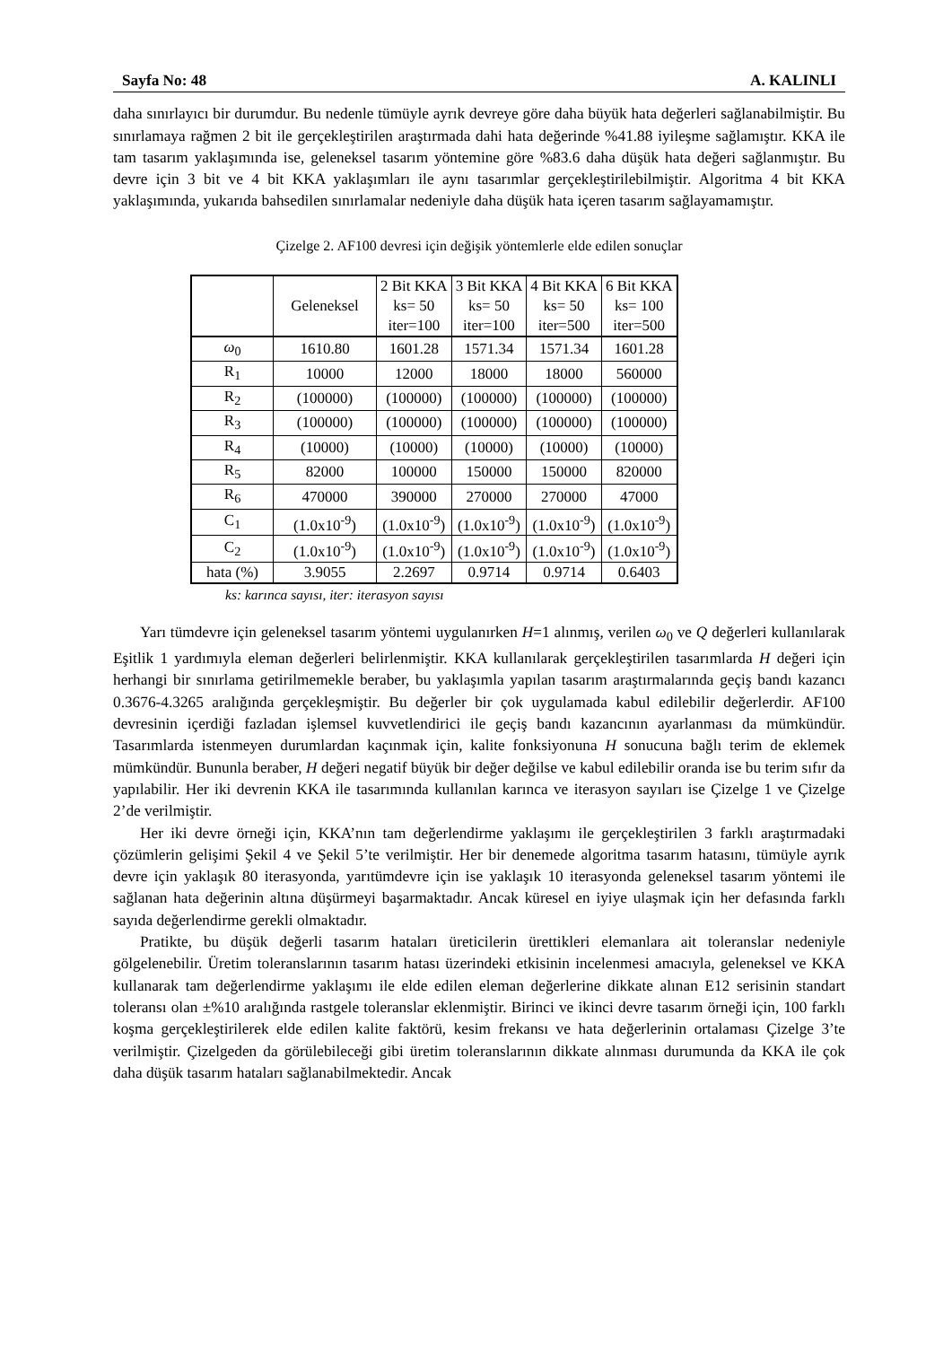Sayfa No: 48 A. KALINLI
daha sınırlayıcı bir durumdur. Bu nedenle tümüyle ayrık devreye göre daha büyük hata değerleri sağlanabilmiştir. Bu sınırlamaya rağmen 2 bit ile gerçekleştirilen araştırmada dahi hata değerinde %41.88 iyileşme sağlamıştır. KKA ile tam tasarım yaklaşımında ise, geleneksel tasarım yöntemine göre %83.6 daha düşük hata değeri sağlanmıştır. Bu devre için 3 bit ve 4 bit KKA yaklaşımları ile aynı tasarımlar gerçekleştirilebilmiştir. Algoritma 4 bit KKA yaklaşımında, yukarıda bahsedilen sınırlamalar nedeniyle daha düşük hata içeren tasarım sağlayamamıştır.
Çizelge 2. AF100 devresi için değişik yöntemlerle elde edilen sonuçlar
| | Geleneksel | 2 Bit KKA ks= 50 iter=100 | 3 Bit KKA ks= 50 iter=100 | 4 Bit KKA ks= 50 iter=500 | 6 Bit KKA ks= 100 iter=500 |
| --- | --- | --- | --- | --- | --- |
| ω<sub>0</sub> | 1610.80 | 1601.28 | 1571.34 | 1571.34 | 1601.28 |
| R<sub>1</sub> | 10000 | 12000 | 18000 | 18000 | 560000 |
| R<sub>2</sub> | (100000) | (100000) | (100000) | (100000) | (100000) |
| R<sub>3</sub> | (100000) | (100000) | (100000) | (100000) | (100000) |
| R<sub>4</sub> | (10000) | (10000) | (10000) | (10000) | (10000) |
| R<sub>5</sub> | 82000 | 100000 | 150000 | 150000 | 820000 |
| R<sub>6</sub> | 470000 | 390000 | 270000 | 270000 | 47000 |
| C<sub>1</sub> | (1.0x10<sup>-9</sup>) | (1.0x10<sup>-9</sup>) | (1.0x10<sup>-9</sup>) | (1.0x10<sup>-9</sup>) | (1.0x10<sup>-9</sup>) |
| C<sub>2</sub> | (1.0x10<sup>-9</sup>) | (1.0x10<sup>-9</sup>) | (1.0x10<sup>-9</sup>) | (1.0x10<sup>-9</sup>) | (1.0x10<sup>-9</sup>) |
| hata (%) | 3.9055 | 2.2697 | 0.9714 | 0.9714 | 0.6403 |
ks: karınca sayısı, iter: iterasyon sayısı
Yarı tümdevre için geleneksel tasarım yöntemi uygulanırken H=1 alınmış, verilen ω<sub>0</sub> ve Q değerleri kullanılarak Eşitlik 1 yardımıyla eleman değerleri belirlenmiştir. KKA kullanılarak gerçekleştirilen tasarımlarda H değeri için herhangi bir sınırlama getirilmemekle beraber, bu yaklaşımla yapılan tasarım araştırmalarında geçiş bandı kazancı 0.3676-4.3265 aralığında gerçekleşmiştir. Bu değerler bir çok uygulamada kabul edilebilir değerlerdir. AF100 devresinin içerdiği fazladan işlemsel kuvvetlendirici ile geçiş bandı kazancının ayarlanması da mümkündür. Tasarımlarda istenmeyen durumlardan kaçınmak için, kalite fonksiyonuna H sonucuna bağlı terim de eklemek mümkündür. Bununla beraber, H değeri negatif büyük bir değer değilse ve kabul edilebilir oranda ise bu terim sıfır da yapılabilir. Her iki devrenin KKA ile tasarımında kullanılan karınca ve iterasyon sayıları ise Çizelge 1 ve Çizelge 2’de verilmiştir.
Her iki devre örneği için, KKA’nın tam değerlendirme yaklaşımı ile gerçekleştirilen 3 farklı araştırmadaki çözümlerin gelişimi Şekil 4 ve Şekil 5’te verilmiştir. Her bir denemede algoritma tasarım hatasını, tümüyle ayrık devre için yaklaşık 80 iterasyonda, yarıtümdevre için ise yaklaşık 10 iterasyonda geleneksel tasarım yöntemi ile sağlanan hata değerinin altına düşürmeyi başarmaktadır. Ancak küresel en iyiye ulaşmak için her defasında farklı sayıda değerlendirme gerekli olmaktadır.
Pratikte, bu düşük değerli tasarım hataları üreticilerin ürettikleri elemanlara ait toleranslar nedeniyle gölgelenebilir. Üretim toleranslarının tasarım hatası üzerindeki etkisinin incelenmesi amacıyla, geleneksel ve KKA kullanarak tam değerlendirme yaklaşımı ile elde edilen eleman değerlerine dikkate alınan E12 serisinin standart toleransı olan ±%10 aralığında rastgele toleranslar eklenmiştir. Birinci ve ikinci devre tasarım örneği için, 100 farklı koşma gerçekleştirilerek elde edilen kalite faktörü, kesim frekansı ve hata değerlerinin ortalaması Çizelge 3’te verilmiştir. Çizelgeden da görülebileceği gibi üretim toleranslarının dikkate alınması durumunda da KKA ile çok daha düşük tasarım hataları sağlanabilmektedir. Ancak